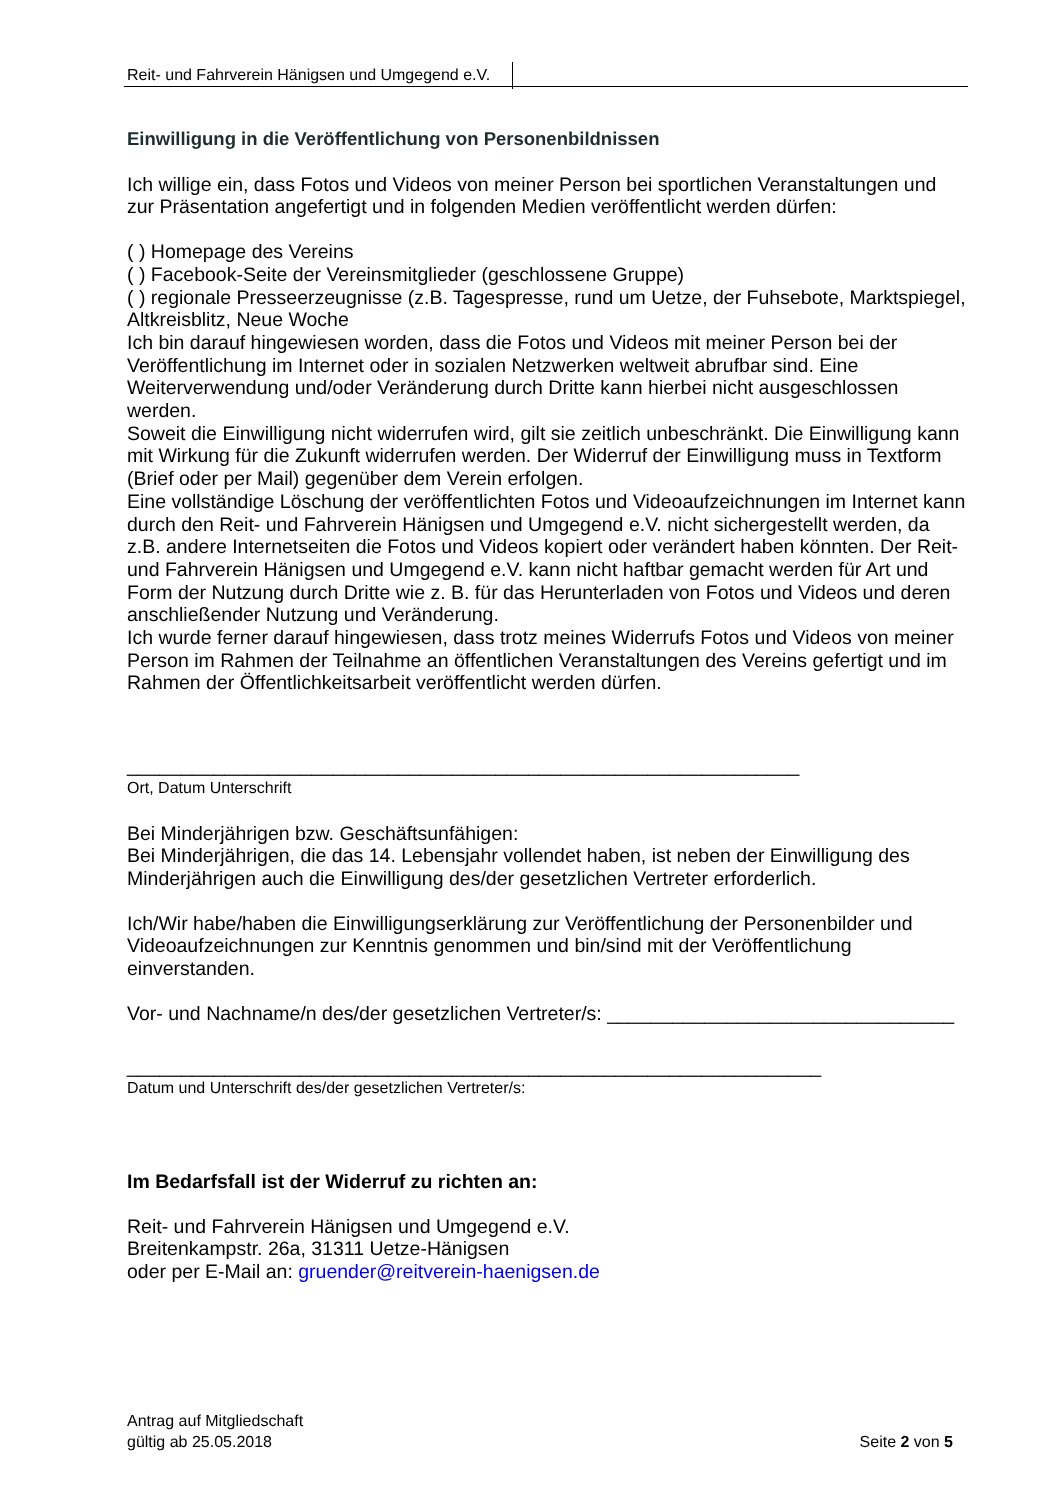Reit- und Fahrverein Hänigsen und Umgegend e.V.
Einwilligung in die Veröffentlichung von Personenbildnissen
Ich willige ein, dass Fotos und Videos von meiner Person bei sportlichen Veranstaltungen und zur Präsentation angefertigt und in folgenden Medien veröffentlicht werden dürfen:
( ) Homepage des Vereins
( ) Facebook-Seite der Vereinsmitglieder (geschlossene Gruppe)
( ) regionale Presseerzeugnisse (z.B. Tagespresse, rund um Uetze, der Fuhsebote, Marktspiegel, Altkreisblitz, Neue Woche
Ich bin darauf hingewiesen worden, dass die Fotos und Videos mit meiner Person bei der Veröffentlichung im Internet oder in sozialen Netzwerken weltweit abrufbar sind. Eine Weiterverwendung und/oder Veränderung durch Dritte kann hierbei nicht ausgeschlossen werden.
Soweit die Einwilligung nicht widerrufen wird, gilt sie zeitlich unbeschränkt. Die Einwilligung kann mit Wirkung für die Zukunft widerrufen werden. Der Widerruf der Einwilligung muss in Textform (Brief oder per Mail) gegenüber dem Verein erfolgen.
Eine vollständige Löschung der veröffentlichten Fotos und Videoaufzeichnungen im Internet kann durch den Reit- und Fahrverein Hänigsen und Umgegend e.V. nicht sichergestellt werden, da z.B. andere Internetseiten die Fotos und Videos kopiert oder verändert haben könnten. Der Reit- und Fahrverein Hänigsen und Umgegend e.V. kann nicht haftbar gemacht werden für Art und Form der Nutzung durch Dritte wie z. B. für das Herunterladen von Fotos und Videos und deren anschließender Nutzung und Veränderung.
Ich wurde ferner darauf hingewiesen, dass trotz meines Widerrufs Fotos und Videos von meiner Person im Rahmen der Teilnahme an öffentlichen Veranstaltungen des Vereins gefertigt und im Rahmen der Öffentlichkeitsarbeit veröffentlicht werden dürfen.
______________________________________________________________
Ort, Datum Unterschrift
Bei Minderjährigen bzw. Geschäftsunfähigen:
Bei Minderjährigen, die das 14. Lebensjahr vollendet haben, ist neben der Einwilligung des Minderjährigen auch die Einwilligung des/der gesetzlichen Vertreter erforderlich.
Ich/Wir habe/haben die Einwilligungserklärung zur Veröffentlichung der Personenbilder und Videoaufzeichnungen zur Kenntnis genommen und bin/sind mit der Veröffentlichung einverstanden.
Vor- und Nachname/n des/der gesetzlichen Vertreter/s: ________________________________
________________________________________________________________
Datum und Unterschrift des/der gesetzlichen Vertreter/s:
Im Bedarfsfall ist der Widerruf zu richten an:
Reit- und Fahrverein Hänigsen und Umgegend e.V.
Breitenkampstr. 26a, 31311 Uetze-Hänigsen
oder per E-Mail an: gruender@reitverein-haenigsen.de
Antrag auf Mitgliedschaft
gültig ab 25.05.2018
Seite 2 von 5